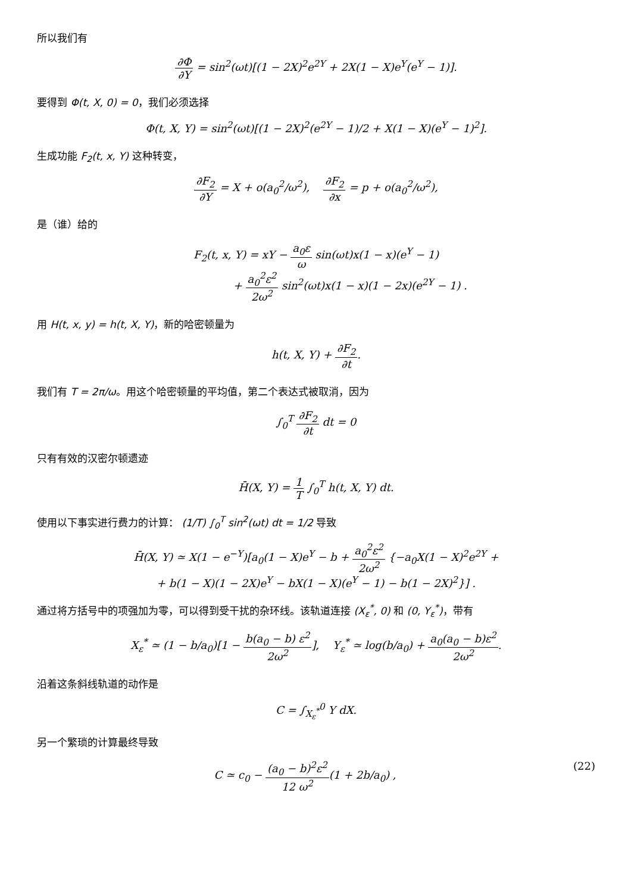所以我们有
∂Φ ∂Y = sin<sup>2</sup>(ωt)[(1 − 2X)<sup>2</sup>e<sup>2Y</sup> + 2X(1 − X)e<sup>Y</sup>(e<sup>Y</sup> − 1)].
要得到 Φ(t, X, 0) = 0，我们必须选择
Φ(t, X, Y) = sin<sup>2</sup>(ωt)[(1 − 2X)<sup>2</sup>(e<sup>2Y</sup> − 1)/2 + X(1 − X)(e<sup>Y</sup> − 1)<sup>2</sup>].
生成功能 F<sub>2</sub>(t, x, Y) 这种转变，
∂F<sub>2</sub> ∂Y = X + o(a<sub>0</sub><sup>2</sup>/ω<sup>2</sup>), ∂F<sub>2</sub> ∂x = p + o(a<sub>0</sub><sup>2</sup>/ω<sup>2</sup>),
是（谁）给的
F<sub>2</sub>(t, x, Y) = xY − a<sub>0</sub>ε ω sin(ωt)x(1 − x)(e<sup>Y</sup> − 1)
+ a<sub>0</sub><sup>2</sup>ε<sup>2</sup> 2ω<sup>2</sup> sin<sup>2</sup>(ωt)x(1 − x)(1 − 2x)(e<sup>2Y</sup> − 1) .
用 H(t, x, y) = h(t, X, Y)，新的哈密顿量为
h(t, X, Y) + ∂F<sub>2</sub> ∂t.
我们有 T = 2π/ω。用这个哈密顿量的平均值，第二个表达式被取消，因为
∫<sub>0</sub><sup>T</sup> ∂F<sub>2</sub> ∂t dt = 0
只有有效的汉密尔顿遗迹
H̄(X, Y) = 1 T ∫<sub>0</sub><sup>T</sup> h(t, X, Y) dt.
使用以下事实进行费力的计算： (1/T) ∫<sub>0</sub><sup>T</sup> sin<sup>2</sup>(ωt) dt = 1/2 导致
H̄(X, Y) ≃ X(1 − e<sup>−Y</sup>)[a<sub>0</sub>(1 − X)e<sup>Y</sup> − b + a<sub>0</sub><sup>2</sup>ε<sup>2</sup> 2ω<sup>2</sup> {−a<sub>0</sub>X(1 − X)<sup>2</sup>e<sup>2Y</sup> +
+ b(1 − X)(1 − 2X)e<sup>Y</sup> − bX(1 − X)(e<sup>Y</sup> − 1) − b(1 − 2X)<sup>2</sup>}] .
通过将方括号中的项强加为零，可以得到受干扰的杂环线。该轨道连接 (X<sub>ε</sub><sup>*</sup>, 0) 和 (0, Y<sub>ε</sub><sup>*</sup>)，带有
X<sub>ε</sub><sup>*</sup> ≃ (1 − b/a<sub>0</sub>)[1 − b(a<sub>0</sub> − b) ε<sup>2</sup> 2ω<sup>2</sup>], Y<sub>ε</sub><sup>*</sup> ≃ log(b/a<sub>0</sub>) + a<sub>0</sub>(a<sub>0</sub> − b)ε<sup>2</sup> 2ω<sup>2</sup>.
沿着这条斜线轨道的动作是
C = ∫<sub>X<sub>ε</sub><sup>*</sup></sub><sup>0</sup> Y dX.
另一个繁琐的计算最终导致
C ≃ c<sub>0</sub> − (a<sub>0</sub> − b)<sup>2</sup>ε<sup>2</sup> 12 ω<sup>2</sup>(1 + 2b/a<sub>0</sub>) , (22)